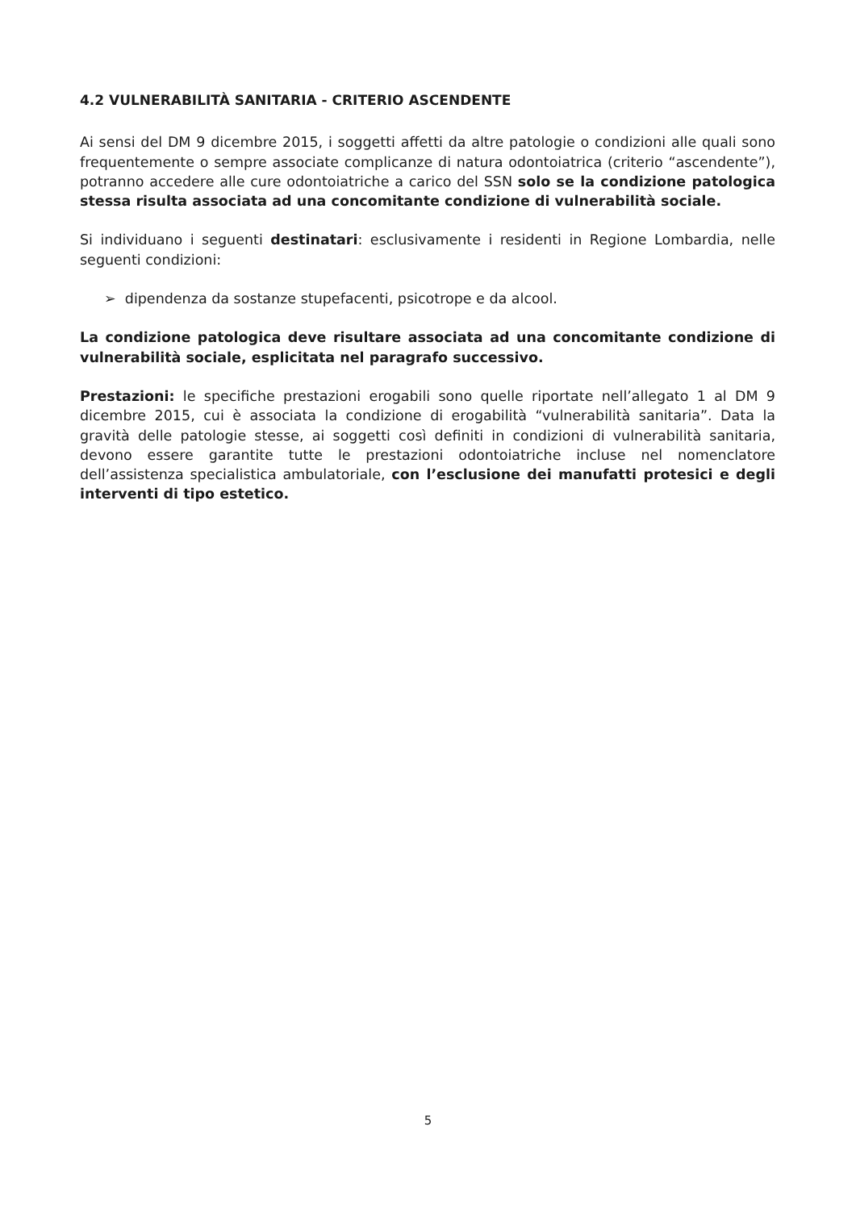4.2 VULNERABILITÀ SANITARIA - CRITERIO ASCENDENTE
Ai sensi del DM 9 dicembre 2015, i soggetti affetti da altre patologie o condizioni alle quali sono frequentemente o sempre associate complicanze di natura odontoiatrica (criterio “ascendente”), potranno accedere alle cure odontoiatriche a carico del SSN solo se la condizione patologica stessa risulta associata ad una concomitante condizione di vulnerabilità sociale.
Si individuano i seguenti destinatari: esclusivamente i residenti in Regione Lombardia, nelle seguenti condizioni:
➢ dipendenza da sostanze stupefacenti, psicotrope e da alcool.
La condizione patologica deve risultare associata ad una concomitante condizione di vulnerabilità sociale, esplicitata nel paragrafo successivo.
Prestazioni: le specifiche prestazioni erogabili sono quelle riportate nell’allegato 1 al DM 9 dicembre 2015, cui è associata la condizione di erogabilità “vulnerabilità sanitaria”. Data la gravità delle patologie stesse, ai soggetti così definiti in condizioni di vulnerabilità sanitaria, devono essere garantite tutte le prestazioni odontoiatriche incluse nel nomenclatore dell’assistenza specialistica ambulatoriale, con l’esclusione dei manufatti protesici e degli interventi di tipo estetico.
5